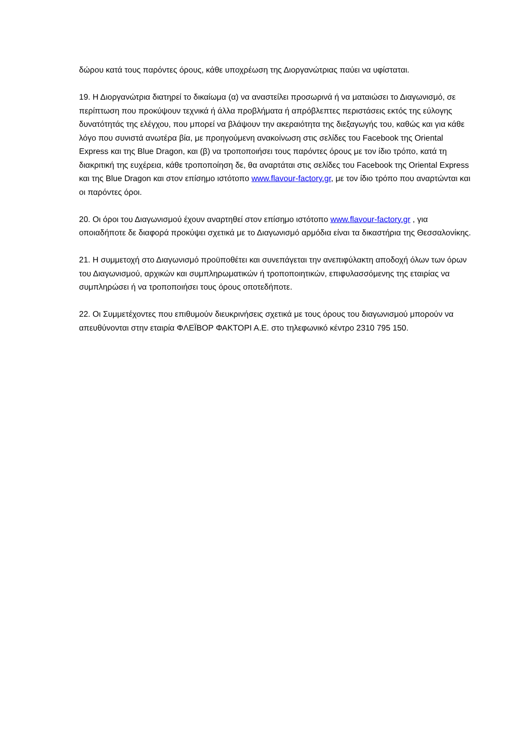δώρου κατά τους παρόντες όρους, κάθε υποχρέωση της Διοργανώτριας παύει να υφίσταται.
19. Η Διοργανώτρια διατηρεί το δικαίωμα (α) να αναστείλει προσωρινά ή να ματαιώσει το Διαγωνισμό, σε περίπτωση που προκύψουν τεχνικά ή άλλα προβλήματα ή απρόβλεπτες περιστάσεις εκτός της εύλογης δυνατότητάς της ελέγχου, που μπορεί να βλάψουν την ακεραιότητα της διεξαγωγής του, καθώς και για κάθε λόγο που συνιστά ανωτέρα βία, με προηγούμενη ανακοίνωση στις σελίδες του Facebook της Oriental Express και της Blue Dragon, και (β) να τροποποιήσει τους παρόντες όρους με τον ίδιο τρόπο, κατά τη διακριτική της ευχέρεια, κάθε τροποποίηση δε, θα αναρτάται στις σελίδες του Facebook της Oriental Express και της Blue Dragon και στον επίσημο ιστότοπο www.flavour-factory.gr, με τον ίδιο τρόπο που αναρτώνται και οι παρόντες όροι.
20. Οι όροι του Διαγωνισμού έχουν αναρτηθεί στον επίσημο ιστότοπο www.flavour-factory.gr , για οποιαδήποτε δε διαφορά προκύψει σχετικά με το Διαγωνισμό αρμόδια είναι τα δικαστήρια της Θεσσαλονίκης.
21. Η συμμετοχή στο Διαγωνισμό προϋποθέτει και συνεπάγεται την ανεπιφύλακτη αποδοχή όλων των όρων του Διαγωνισμού, αρχικών και συμπληρωματικών ή τροποποιητικών, επιφυλασσόμενης της εταιρίας να συμπληρώσει ή να τροποποιήσει τους όρους οποτεδήποτε.
22. Οι Συμμετέχοντες που επιθυμούν διευκρινήσεις σχετικά με τους όρους του διαγωνισμού μπορούν να απευθύνονται στην εταιρία ΦΛΕΪΒΟΡ ΦΑΚΤΟΡΙ Α.Ε. στο τηλεφωνικό κέντρο 2310 795 150.